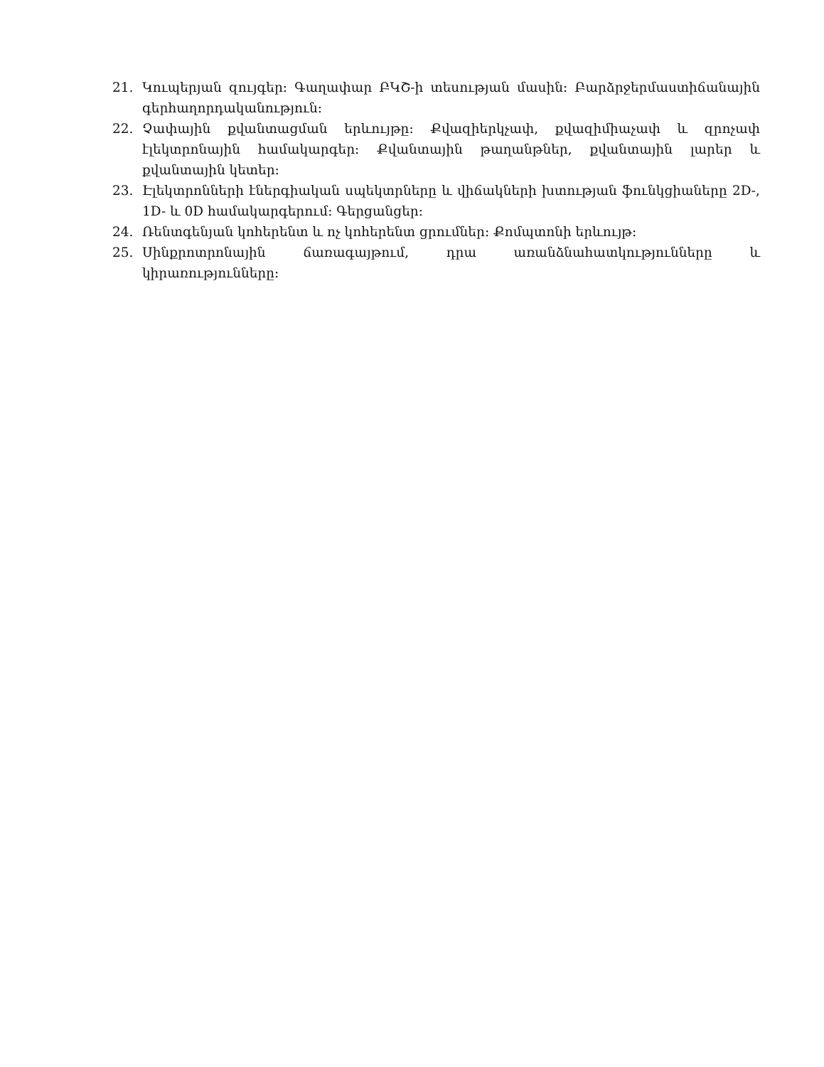21. Կուպերյան զույգեր։ Գաղափար ԲԿՇ-ի տեսության մասին։ Բարձրջերմաստիճանային գերհաղորդականություն։
22. Չափային քվանտացման երևույթը: Քվազիերկչափ, քվազիմիաչափ և զրոչափ էլեկտրոնային համակարգեր: Քվանտային թաղանթներ, քվանտային լարեր և քվանտային կետեր:
23. Էլեկտրոնների էներգիական սպեկտրները և վիճակների խտության ֆունկցիաները 2D-, 1D- և 0D համակարգերում: Գերցանցեր:
24. Ռենտգենյան կոհերենտ և ոչ կոհերենտ ցրումներ։ Քոմպտոնի երևույթ։
25. Սինքրոտրոնային ճառագայթում, դրա առանձնահատկությունները և կիրառությունները։